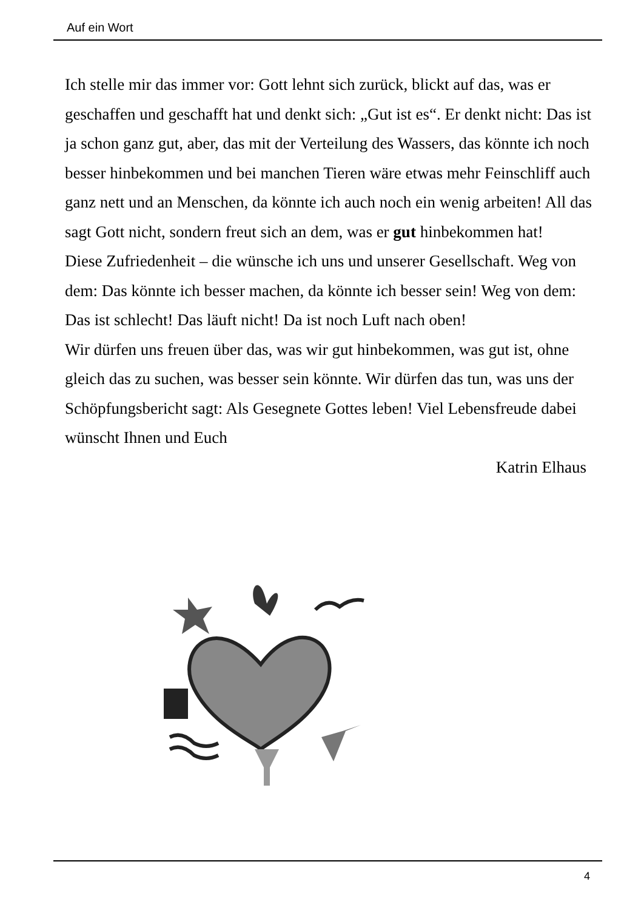Auf ein Wort
Ich stelle mir das immer vor: Gott lehnt sich zurück, blickt auf das, was er geschaffen und geschafft hat und denkt sich: „Gut ist es“. Er denkt nicht: Das ist ja schon ganz gut, aber, das mit der Verteilung des Wassers, das könnte ich noch besser hinbekommen und bei manchen Tieren wäre etwas mehr Feinschliff auch ganz nett und an Menschen, da könnte ich auch noch ein wenig arbeiten! All das sagt Gott nicht, sondern freut sich an dem, was er gut hinbekommen hat!
Diese Zufriedenheit – die wünsche ich uns und unserer Gesellschaft. Weg von dem: Das könnte ich besser machen, da könnte ich besser sein! Weg von dem: Das ist schlecht! Das läuft nicht! Da ist noch Luft nach oben!
Wir dürfen uns freuen über das, was wir gut hinbekommen, was gut ist, ohne gleich das zu suchen, was besser sein könnte. Wir dürfen das tun, was uns der Schöpfungsbericht sagt: Als Gesegnete Gottes leben! Viel Lebensfreude dabei wünscht Ihnen und Euch
Katrin Elhaus
4